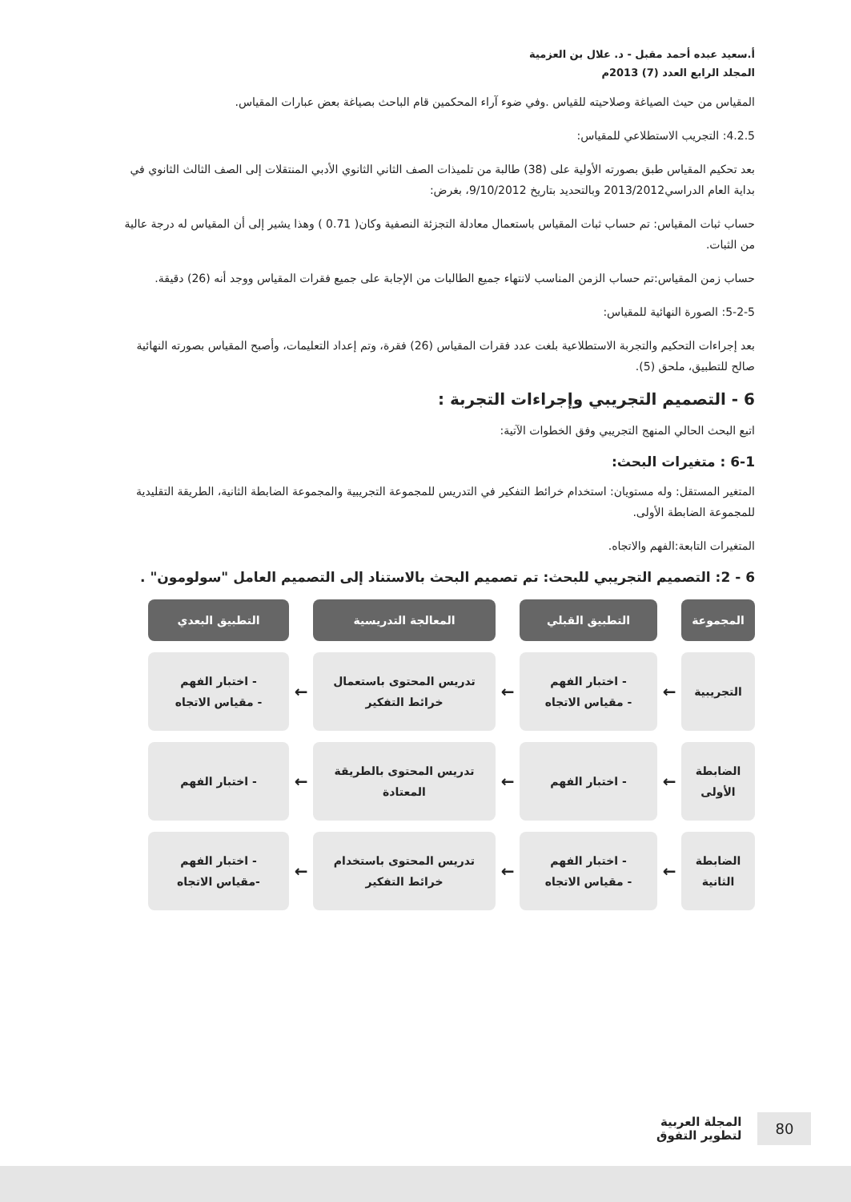أ.سعيد عبده أحمد مقبل - د. علال بن العزمية
المجلد الرابع العدد (7) 2013م
المقياس من حيث الصياغة وصلاحيته للقياس .وفي ضوء آراء المحكمين قام الباحث بصياغة بعض عبارات المقياس.
4.2.5: التجريب الاستطلاعي للمقياس:
بعد تحكيم المقياس طبق بصورته الأولية على (38) طالبة من تلميذات الصف الثاني الثانوي الأدبي المنتقلات إلى الصف الثالث الثانوي في بداية العام الدراسي2013/2012 وبالتحديد بتاريخ 9/10/2012، بغرض:
حساب ثبات المقياس: تم حساب ثبات المقياس باستعمال معادلة التجزئة النصفية وكان( 0.71 ) وهذا يشير إلى أن المقياس له درجة عالية من الثبات.
حساب زمن المقياس:تم حساب الزمن المناسب لانتهاء جميع الطالبات من الإجابة على جميع فقرات المقياس ووجد أنه (26) دقيقة.
5-2-5: الصورة النهائية للمقياس:
بعد إجراءات التحكيم والتجربة الاستطلاعية بلغت عدد فقرات المقياس (26) فقرة، وتم إعداد التعليمات، وأصبح المقياس بصورته النهائية صالح للتطبيق، ملحق (5).
6 - التصميم التجريبي وإجراءات التجربة :
اتبع البحث الحالي المنهج التجريبي وفق الخطوات الآتية:
6-1 : متغيرات البحث:
المتغير المستقل: وله مستويان: استخدام خرائط التفكير في التدريس للمجموعة التجريبية والمجموعة الضابطة الثانية، الطريقة التقليدية للمجموعة الضابطة الأولى.
المتغيرات التابعة:الفهم والاتجاه.
6 - 2: التصميم التجريبي للبحث: تم تصميم البحث بالاستناد إلى التصميم العامل "سولومون" .
المجموعة
التطبيق القبلي
المعالجة التدريسية
التطبيق البعدي
التجريبية
←
- اختبار الفهم
- مقياس الاتجاه
←
تدريس المحتوى باستعمال خرائط التفكير
←
- اختبار الفهم
- مقياس الاتجاه
الضابطة الأولى
←
- اختبار الفهم
←
تدريس المحتوى بالطريقة المعتادة
←
- اختبار الفهم
الضابطة الثانية
←
- اختبار الفهم
- مقياس الاتجاه
←
تدريس المحتوى باستخدام خرائط التفكير
←
- اختبار الفهم
-مقياس الاتجاه
80
المجلة العربية
لتطوير التفوق